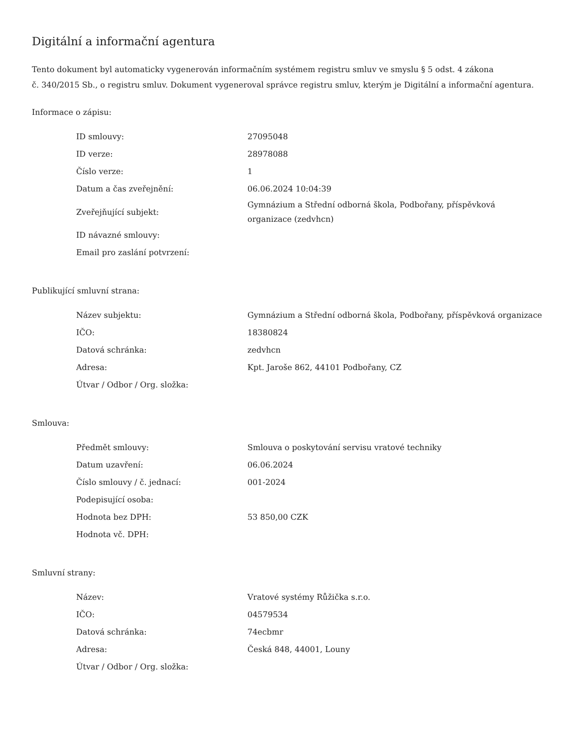Digitální a informační agentura
Tento dokument byl automaticky vygenerován informačním systémem registru smluv ve smyslu § 5 odst. 4 zákona
č. 340/2015 Sb., o registru smluv. Dokument vygeneroval správce registru smluv, kterým je Digitální a informační agentura.
Informace o zápisu:
| ID smlouvy: | 27095048 |
| ID verze: | 28978088 |
| Číslo verze: | 1 |
| Datum a čas zveřejnění: | 06.06.2024 10:04:39 |
| Zveřejňující subjekt: | Gymnázium a Střední odborná škola, Podbořany, příspěvková organizace (zedvhcn) |
| ID návazné smlouvy: | |
| Email pro zaslání potvrzení: | |
Publikující smluvní strana:
| Název subjektu: | Gymnázium a Střední odborná škola, Podbořany, příspěvková organizace |
| IČO: | 18380824 |
| Datová schránka: | zedvhcn |
| Adresa: | Kpt. Jaroše 862, 44101 Podbořany, CZ |
| Útvar / Odbor / Org. složka: | |
Smlouva:
| Předmět smlouvy: | Smlouva o poskytování servisu vratové techniky |
| Datum uzavření: | 06.06.2024 |
| Číslo smlouvy / č. jednací: | 001-2024 |
| Podepisující osoba: | |
| Hodnota bez DPH: | 53 850,00 CZK |
| Hodnota vč. DPH: | |
Smluvní strany:
| Název: | Vratové systémy Růžička s.r.o. |
| IČO: | 04579534 |
| Datová schránka: | 74ecbmr |
| Adresa: | Česká 848, 44001, Louny |
| Útvar / Odbor / Org. složka: | |